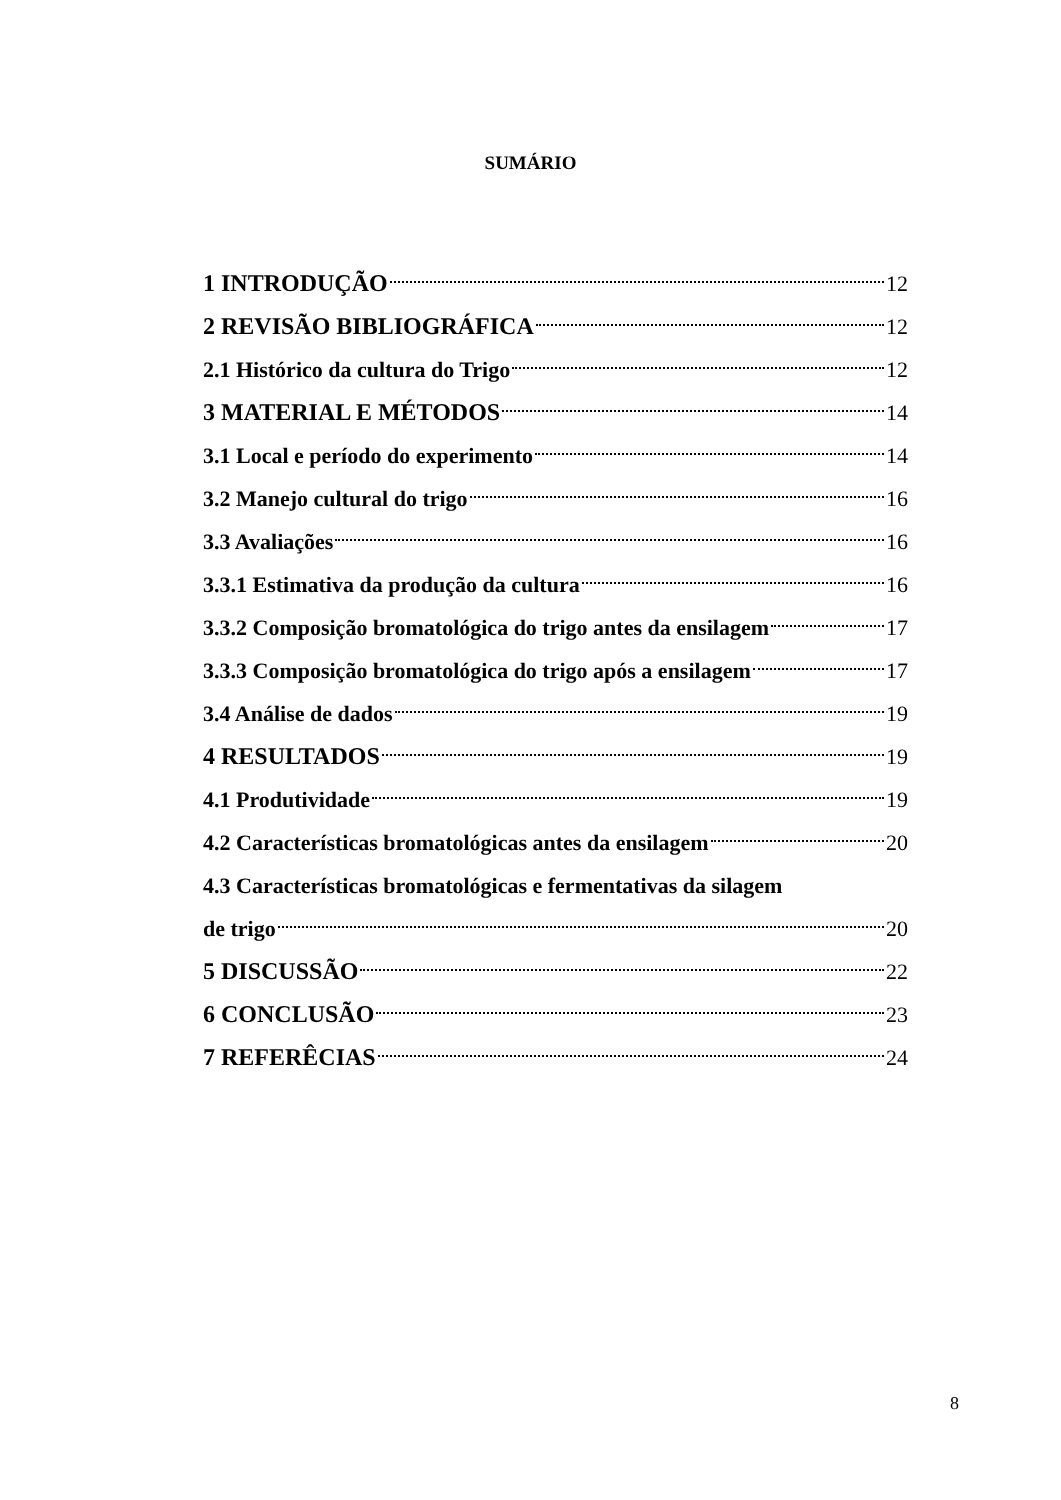SUMÁRIO
1 INTRODUÇÃO 12
2 REVISÃO BIBLIOGRÁFICA 12
2.1 Histórico da cultura do Trigo 12
3 MATERIAL E MÉTODOS 14
3.1 Local e período do experimento 14
3.2 Manejo cultural do trigo 16
3.3 Avaliações 16
3.3.1 Estimativa da produção da cultura 16
3.3.2 Composição bromatológica do trigo antes da ensilagem 17
3.3.3 Composição bromatológica do trigo após a ensilagem 17
3.4 Análise de dados 19
4 RESULTADOS 19
4.1 Produtividade 19
4.2 Características bromatológicas antes da ensilagem 20
4.3 Características bromatológicas e fermentativas da silagem
de trigo 20
5 DISCUSSÃO 22
6 CONCLUSÃO 23
7 REFERÊCIAS 24
8